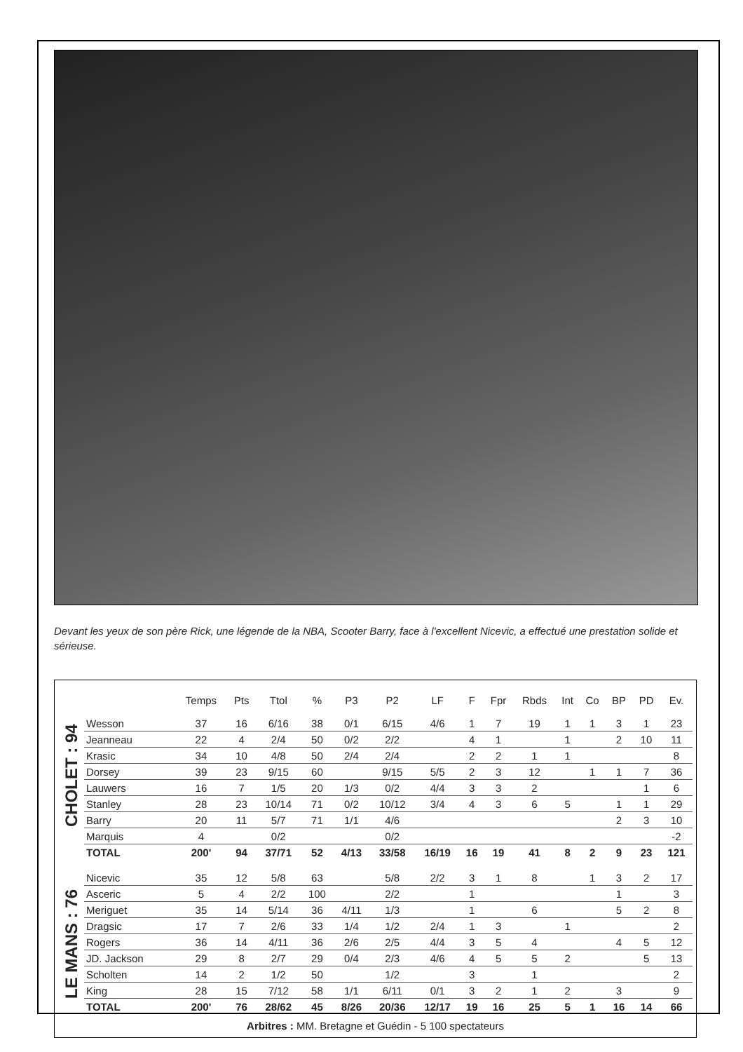Devant les yeux de son père Rick, une légende de la NBA, Scooter Barry, face à l'excellent Nicevic, a effectué une prestation solide et sérieuse.
CHOLET : 94
LE MANS : 76
| | Temps | Pts | Ttol | % | P3 | P2 | LF | F | Fpr | Rbds | Int | Co | BP | PD | Ev. |
| --- | --- | --- | --- | --- | --- | --- | --- | --- | --- | --- | --- | --- | --- | --- | --- |
| Wesson | 37 | 16 | 6/16 | 38 | 0/1 | 6/15 | 4/6 | 1 | 7 | 19 | 1 | 1 | 3 | 1 | 23 |
| Jeanneau | 22 | 4 | 2/4 | 50 | 0/2 | 2/2 | | 4 | 1 | | 1 | | 2 | 10 | 11 |
| Krasic | 34 | 10 | 4/8 | 50 | 2/4 | 2/4 | | 2 | 2 | 1 | 1 | | | | 8 |
| Dorsey | 39 | 23 | 9/15 | 60 | | 9/15 | 5/5 | 2 | 3 | 12 | | 1 | 1 | 7 | 36 |
| Lauwers | 16 | 7 | 1/5 | 20 | 1/3 | 0/2 | 4/4 | 3 | 3 | 2 | | | | 1 | 6 |
| Stanley | 28 | 23 | 10/14 | 71 | 0/2 | 10/12 | 3/4 | 4 | 3 | 6 | 5 | | 1 | 1 | 29 |
| Barry | 20 | 11 | 5/7 | 71 | 1/1 | 4/6 | | | | | | | 2 | 3 | 10 |
| Marquis | 4 | | 0/2 | | | 0/2 | | | | | | | | | -2 |
| TOTAL | 200' | 94 | 37/71 | 52 | 4/13 | 33/58 | 16/19 | 16 | 19 | 41 | 8 | 2 | 9 | 23 | 121 |
| Nicevic | 35 | 12 | 5/8 | 63 | | 5/8 | 2/2 | 3 | 1 | 8 | | 1 | 3 | 2 | 17 |
| Asceric | 5 | 4 | 2/2 | 100 | | 2/2 | | 1 | | | | | 1 | | 3 |
| Meriguet | 35 | 14 | 5/14 | 36 | 4/11 | 1/3 | | 1 | | 6 | | | 5 | 2 | 8 |
| Dragsic | 17 | 7 | 2/6 | 33 | 1/4 | 1/2 | 2/4 | 1 | 3 | | 1 | | | | 2 |
| Rogers | 36 | 14 | 4/11 | 36 | 2/6 | 2/5 | 4/4 | 3 | 5 | 4 | | | 4 | 5 | 12 |
| JD. Jackson | 29 | 8 | 2/7 | 29 | 0/4 | 2/3 | 4/6 | 4 | 5 | 5 | 2 | | | 5 | 13 |
| Scholten | 14 | 2 | 1/2 | 50 | | 1/2 | | 3 | | 1 | | | | | 2 |
| King | 28 | 15 | 7/12 | 58 | 1/1 | 6/11 | 0/1 | 3 | 2 | 1 | 2 | | 3 | | 9 |
| TOTAL | 200' | 76 | 28/62 | 45 | 8/26 | 20/36 | 12/17 | 19 | 16 | 25 | 5 | 1 | 16 | 14 | 66 |
Arbitres : MM. Bretagne et Guédin - 5 100 spectateurs